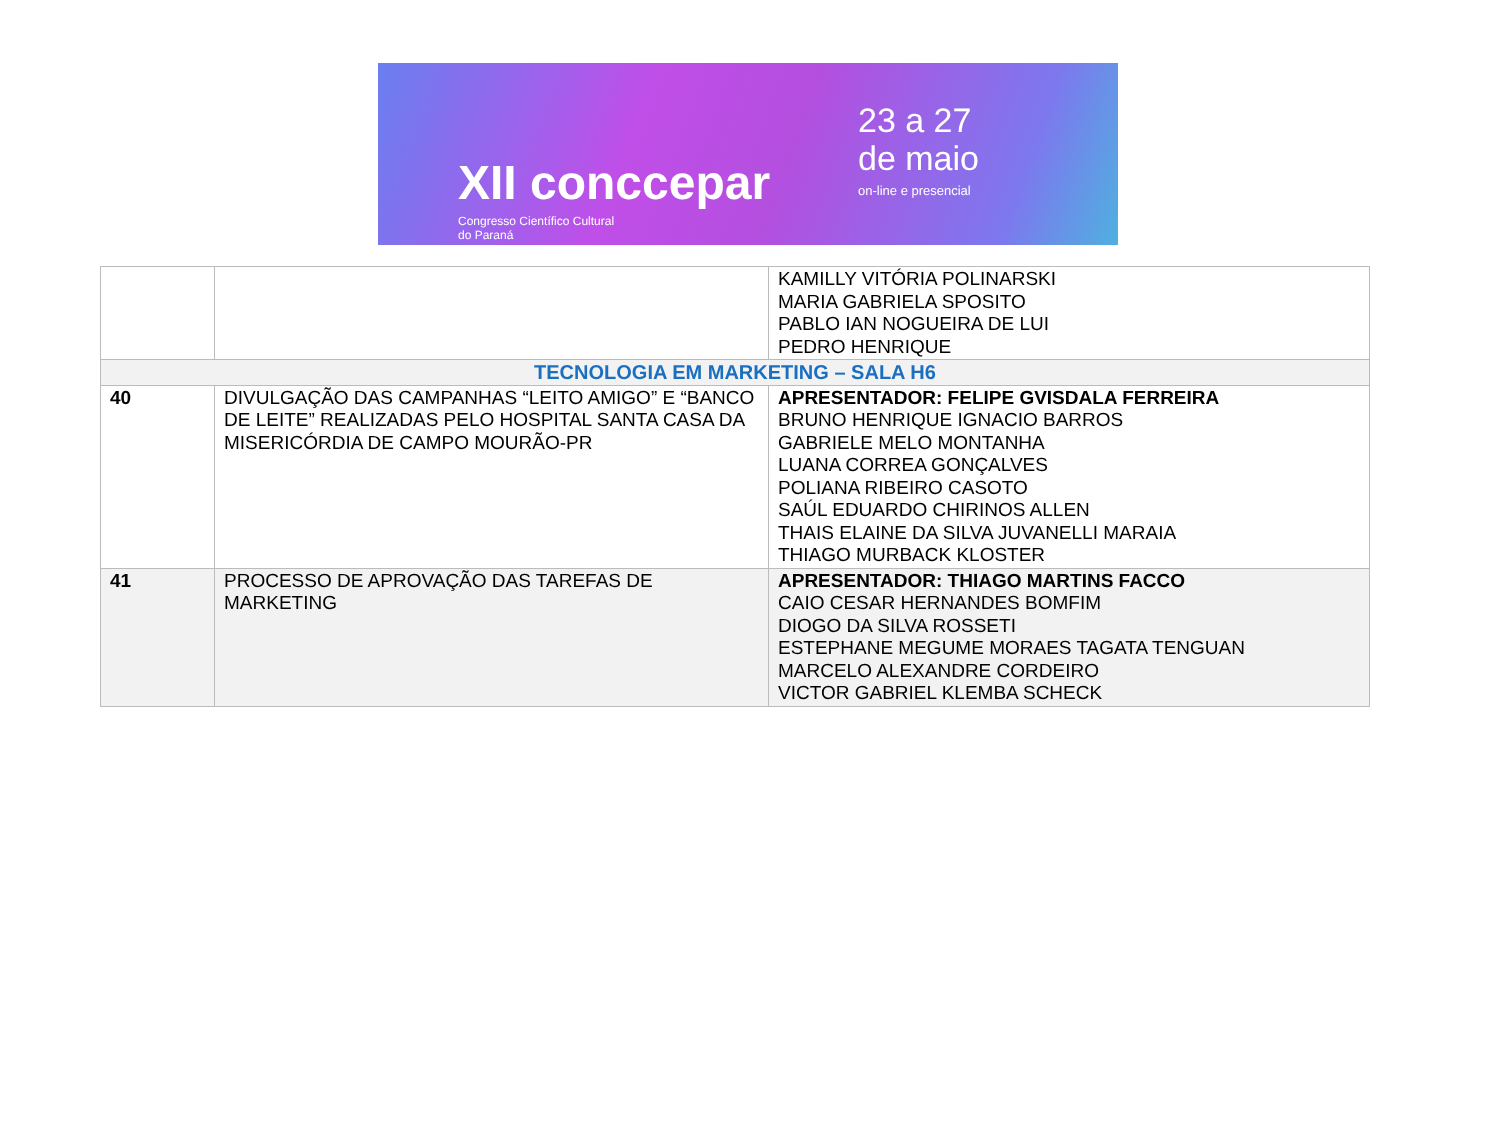XII conccepar
Congresso Científico Cultural
do Paraná
23 a 27
de maio
on-line e presencial
| | | KAMILLY VITÓRIA POLINARSKI MARIA GABRIELA SPOSITO PABLO IAN NOGUEIRA DE LUI PEDRO HENRIQUE |
| TECNOLOGIA EM MARKETING – SALA H6 | | |
| 40 | DIVULGAÇÃO DAS CAMPANHAS “LEITO AMIGO” E “BANCO DE LEITE” REALIZADAS PELO HOSPITAL SANTA CASA DA MISERICÓRDIA DE CAMPO MOURÃO-PR | APRESENTADOR: FELIPE GVISDALA FERREIRA BRUNO HENRIQUE IGNACIO BARROS GABRIELE MELO MONTANHA LUANA CORREA GONÇALVES POLIANA RIBEIRO CASOTO SAÚL EDUARDO CHIRINOS ALLEN THAIS ELAINE DA SILVA JUVANELLI MARAIA THIAGO MURBACK KLOSTER |
| 41 | PROCESSO DE APROVAÇÃO DAS TAREFAS DE MARKETING | APRESENTADOR: THIAGO MARTINS FACCO CAIO CESAR HERNANDES BOMFIM DIOGO DA SILVA ROSSETI ESTEPHANE MEGUME MORAES TAGATA TENGUAN MARCELO ALEXANDRE CORDEIRO VICTOR GABRIEL KLEMBA SCHECK |